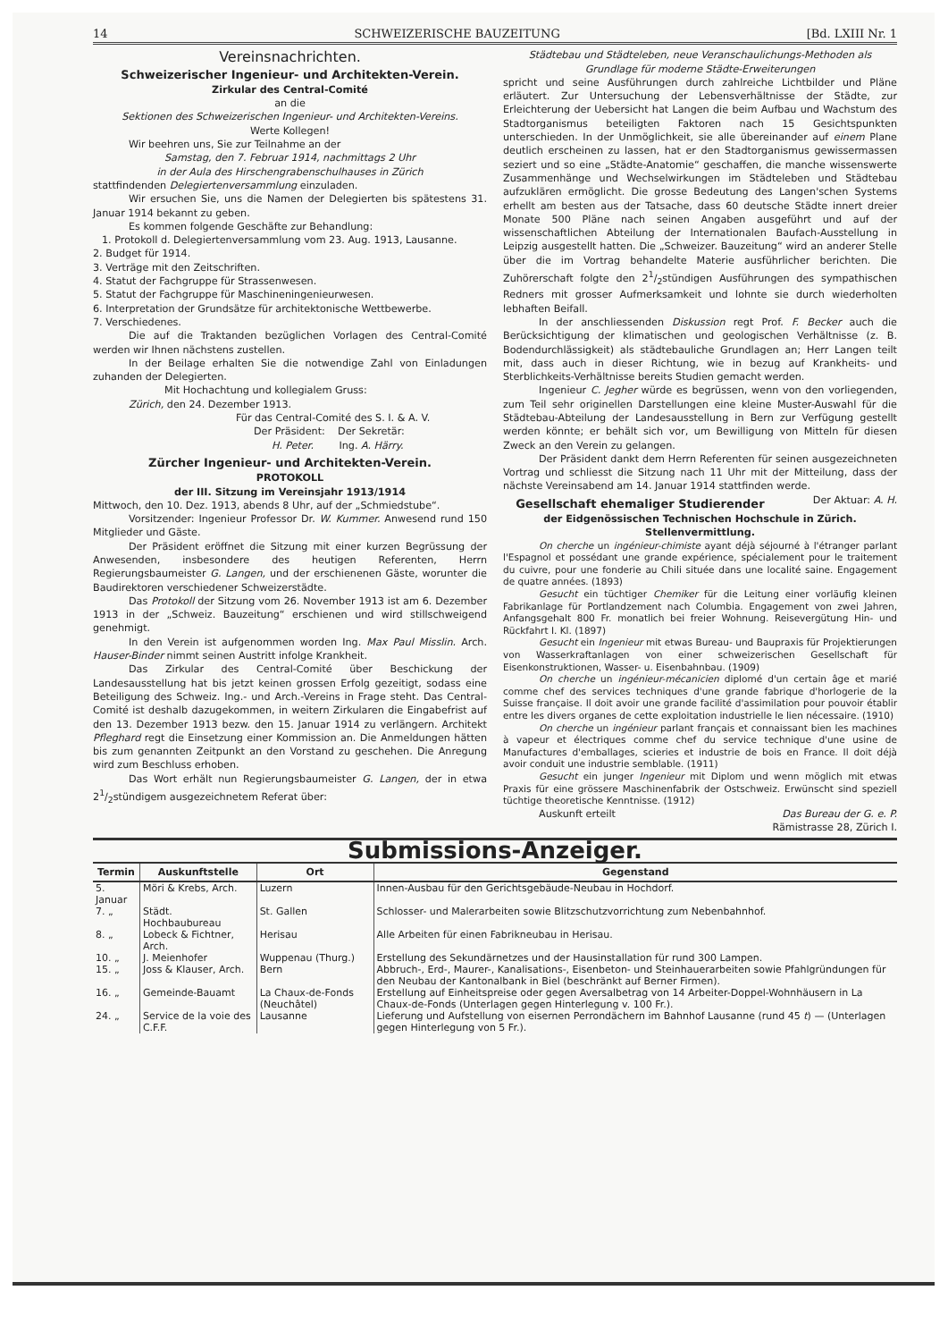14 SCHWEIZERISCHE BAUZEITUNG [Bd. LXIII Nr. 1
Vereinsnachrichten.
Schweizerischer Ingenieur- und Architekten-Verein.
Zirkular des Central-Comité
an die
Sektionen des Schweizerischen Ingenieur- und Architekten-Vereins.
Werte Kollegen!
Wir beehren uns, Sie zur Teilnahme an der
Samstag, den 7. Februar 1914, nachmittags 2 Uhr
in der Aula des Hirschengrabenschulhauses in Zürich
stattfindenden Delegiertenversammlung einzuladen.
Wir ersuchen Sie, uns die Namen der Delegierten bis spätestens 31. Januar 1914 bekannt zu geben.
Es kommen folgende Geschäfte zur Behandlung:
1. Protokoll d. Delegiertenversammlung vom 23. Aug. 1913, Lausanne.
2. Budget für 1914.
3. Verträge mit den Zeitschriften.
4. Statut der Fachgruppe für Strassenwesen.
5. Statut der Fachgruppe für Maschineningenieurwesen.
6. Interpretation der Grundsätze für architektonische Wettbewerbe.
7. Verschiedenes.
Die auf die Traktanden bezüglichen Vorlagen des Central-Comité werden wir Ihnen nächstens zustellen.
In der Beilage erhalten Sie die notwendige Zahl von Einladungen zuhanden der Delegierten.
Mit Hochachtung und kollegialem Gruss:
Zürich, den 24. Dezember 1913.
Für das Central-Comité des S. I. & A. V.
Der Präsident: Der Sekretär:
H. Peter. Ing. A. Härry.
Zürcher Ingenieur- und Architekten-Verein.
PROTOKOLL
der III. Sitzung im Vereinsjahr 1913/1914
Mittwoch, den 10. Dez. 1913, abends 8 Uhr, auf der „Schmiedstube“.
Vorsitzender: Ingenieur Professor Dr. W. Kummer. Anwesend rund 150 Mitglieder und Gäste.
Der Präsident eröffnet die Sitzung mit einer kurzen Begrüssung der Anwesenden, insbesondere des heutigen Referenten, Herrn Regierungsbaumeister G. Langen, und der erschienenen Gäste, worunter die Baudirektoren verschiedener Schweizerstädte.
Das Protokoll der Sitzung vom 26. November 1913 ist am 6. Dezember 1913 in der „Schweiz. Bauzeitung“ erschienen und wird stillschweigend genehmigt.
In den Verein ist aufgenommen worden Ing. Max Paul Misslin. Arch. Hauser-Binder nimmt seinen Austritt infolge Krankheit.
Das Zirkular des Central-Comité über Beschickung der Landesausstellung hat bis jetzt keinen grossen Erfolg gezeitigt, sodass eine Beteiligung des Schweiz. Ing.- und Arch.-Vereins in Frage steht. Das Central-Comité ist deshalb dazugekommen, in weitern Zirkularen die Eingabefrist auf den 13. Dezember 1913 bezw. den 15. Januar 1914 zu verlängern. Architekt Pfleghard regt die Einsetzung einer Kommission an. Die Anmeldungen hätten bis zum genannten Zeitpunkt an den Vorstand zu geschehen. Die Anregung wird zum Beschluss erhoben.
Das Wort erhält nun Regierungsbaumeister G. Langen, der in etwa 21/2stündigem ausgezeichnetem Referat über:
Städtebau und Städteleben, neue Veranschaulichungs-Methoden als Grundlage für moderne Städte-Erweiterungen
spricht und seine Ausführungen durch zahlreiche Lichtbilder und Pläne erläutert. Zur Untersuchung der Lebensverhältnisse der Städte, zur Erleichterung der Uebersicht hat Langen die beim Aufbau und Wachstum des Stadtorganismus beteiligten Faktoren nach 15 Gesichtspunkten unterschieden. In der Unmöglichkeit, sie alle übereinander auf einem Plane deutlich erscheinen zu lassen, hat er den Stadtorganismus gewissermassen seziert und so eine „Städte-Anatomie“ geschaffen, die manche wissenswerte Zusammenhänge und Wechselwirkungen im Städteleben und Städtebau aufzuklären ermöglicht. Die grosse Bedeutung des Langen'schen Systems erhellt am besten aus der Tatsache, dass 60 deutsche Städte innert dreier Monate 500 Pläne nach seinen Angaben ausgeführt und auf der wissenschaftlichen Abteilung der Internationalen Baufach-Ausstellung in Leipzig ausgestellt hatten. Die „Schweizer. Bauzeitung“ wird an anderer Stelle über die im Vortrag behandelte Materie ausführlicher berichten. Die Zuhörerschaft folgte den 21/2stündigen Ausführungen des sympathischen Redners mit grosser Aufmerksamkeit und lohnte sie durch wiederholten lebhaften Beifall.
In der anschliessenden Diskussion regt Prof. F. Becker auch die Berücksichtigung der klimatischen und geologischen Verhältnisse (z. B. Bodendurchlässigkeit) als städtebauliche Grundlagen an; Herr Langen teilt mit, dass auch in dieser Richtung, wie in bezug auf Krankheits- und Sterblichkeits-Verhältnisse bereits Studien gemacht werden.
Ingenieur C. Jegher würde es begrüssen, wenn von den vorliegenden, zum Teil sehr originellen Darstellungen eine kleine Muster-Auswahl für die Städtebau-Abteilung der Landesausstellung in Bern zur Verfügung gestellt werden könnte; er behält sich vor, um Bewilligung von Mitteln für diesen Zweck an den Verein zu gelangen.
Der Präsident dankt dem Herrn Referenten für seinen ausgezeichneten Vortrag und schliesst die Sitzung nach 11 Uhr mit der Mitteilung, dass der nächste Vereinsabend am 14. Januar 1914 stattfinden werde. Der Aktuar: A. H.
Gesellschaft ehemaliger Studierender
der Eidgenössischen Technischen Hochschule in Zürich.
Stellenvermittlung.
On cherche un ingénieur-chimiste ayant déjà séjourné à l'étranger parlant l'Espagnol et possédant une grande expérience, spécialement pour le traitement du cuivre, pour une fonderie au Chili située dans une localité saine. Engagement de quatre années. (1893)
Gesucht ein tüchtiger Chemiker für die Leitung einer vorläufig kleinen Fabrikanlage für Portlandzement nach Columbia. Engagement von zwei Jahren, Anfangsgehalt 800 Fr. monatlich bei freier Wohnung. Reisevergütung Hin- und Rückfahrt I. Kl. (1897)
Gesucht ein Ingenieur mit etwas Bureau- und Baupraxis für Projektierungen von Wasserkraftanlagen von einer schweizerischen Gesellschaft für Eisenkonstruktionen, Wasser- u. Eisenbahnbau. (1909)
On cherche un ingénieur-mécanicien diplomé d'un certain âge et marié comme chef des services techniques d'une grande fabrique d'horlogerie de la Suisse française. Il doit avoir une grande facilité d'assimilation pour pouvoir établir entre les divers organes de cette exploitation industrielle le lien nécessaire. (1910)
On cherche un ingénieur parlant français et connaissant bien les machines à vapeur et électriques comme chef du service technique d'une usine de Manufactures d'emballages, scieries et industrie de bois en France. Il doit déjà avoir conduit une industrie semblable. (1911)
Gesucht ein junger Ingenieur mit Diplom und wenn möglich mit etwas Praxis für eine grössere Maschinenfabrik der Ostschweiz. Erwünscht sind speziell tüchtige theoretische Kenntnisse. (1912)
Auskunft erteilt Das Bureau der G. e. P.
Rämistrasse 28, Zürich I.
Submissions-Anzeiger.
| Termin | Auskunftstelle | Ort | Gegenstand |
| --- | --- | --- | --- |
| 5. Januar | Möri & Krebs, Arch. | Luzern | Innen-Ausbau für den Gerichtsgebäude-Neubau in Hochdorf. |
| 7. „ | Städt. Hochbaubureau | St. Gallen | Schlosser- und Malerarbeiten sowie Blitzschutzvorrichtung zum Nebenbahnhof. |
| 8. „ | Lobeck & Fichtner, Arch. | Herisau | Alle Arbeiten für einen Fabrikneubau in Herisau. |
| 10. „ | J. Meienhofer | Wuppenau (Thurg.) | Erstellung des Sekundärnetzes und der Hausinstallation für rund 300 Lampen. |
| 15. „ | Joss & Klauser, Arch. | Bern | Abbruch-, Erd-, Maurer-, Kanalisations-, Eisenbeton- und Steinhauerarbeiten sowie Pfahlgründungen für den Neubau der Kantonalbank in Biel (beschränkt auf Berner Firmen). |
| 16. „ | Gemeinde-Bauamt | La Chaux-de-Fonds (Neuchâtel) | Erstellung auf Einheitspreise oder gegen Aversalbetrag von 14 Arbeiter-Doppel-Wohnhäusern in La Chaux-de-Fonds (Unterlagen gegen Hinterlegung v. 100 Fr.). |
| 24. „ | Service de la voie des C.F.F. | Lausanne | Lieferung und Aufstellung von eisernen Perrondächern im Bahnhof Lausanne (rund 45 t ) — (Unterlagen gegen Hinterlegung von 5 Fr.). |